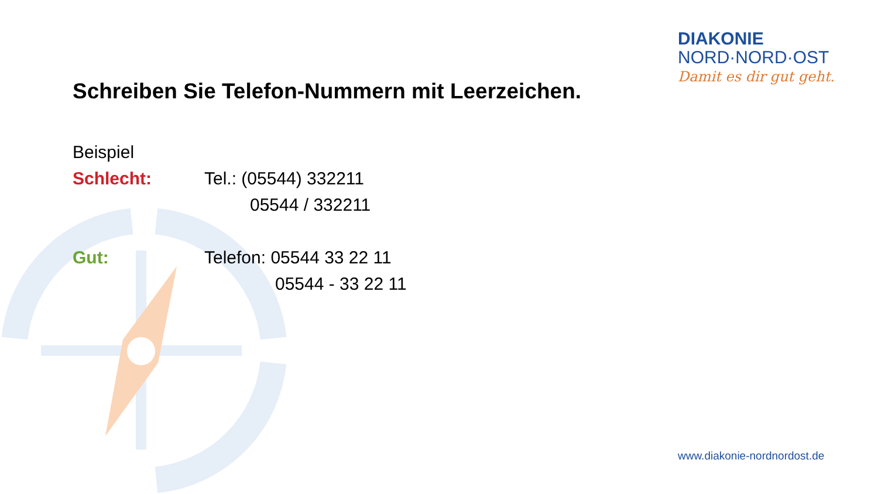DIAKONIE
NORD·NORD·OST
Damit es dir gut geht.
Schreiben Sie Telefon-Nummern mit Leerzeichen.
Beispiel
Schlecht: Tel.: (05544) 332211
05544 / 332211
Gut: Telefon: 05544 33 22 11
05544 - 33 22 11
www.diakonie-nordnordost.de